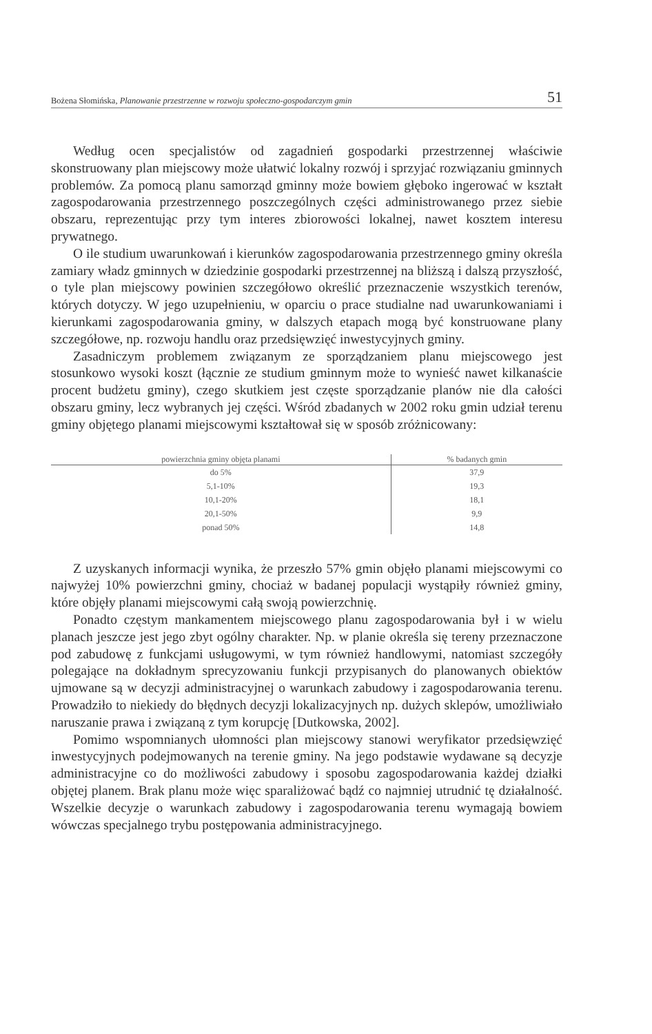Bożena Słomińska, Planowanie przestrzenne w rozwoju społeczno-gospodarczym gmin 51
Według ocen specjalistów od zagadnień gospodarki przestrzennej właściwie skonstruowany plan miejscowy może ułatwić lokalny rozwój i sprzyjać rozwiązaniu gminnych problemów. Za pomocą planu samorząd gminny może bowiem głęboko ingerować w kształt zagospodarowania przestrzennego poszczególnych części administrowanego przez siebie obszaru, reprezentując przy tym interes zbiorowości lokalnej, nawet kosztem interesu prywatnego.
O ile studium uwarunkowań i kierunków zagospodarowania przestrzennego gminy określa zamiary władz gminnych w dziedzinie gospodarki przestrzennej na bliższą i dalszą przyszłość, o tyle plan miejscowy powinien szczegółowo określić przeznaczenie wszystkich terenów, których dotyczy. W jego uzupełnieniu, w oparciu o prace studialne nad uwarunkowaniami i kierunkami zagospodarowania gminy, w dalszych etapach mogą być konstruowane plany szczegółowe, np. rozwoju handlu oraz przedsięwzięć inwestycyjnych gminy.
Zasadniczym problemem związanym ze sporządzaniem planu miejscowego jest stosunkowo wysoki koszt (łącznie ze studium gminnym może to wynieść nawet kilkanaście procent budżetu gminy), czego skutkiem jest częste sporządzanie planów nie dla całości obszaru gminy, lecz wybranych jej części. Wśród zbadanych w 2002 roku gmin udział terenu gminy objętego planami miejscowymi kształtował się w sposób zróżnicowany:
| powierzchnia gminy objęta planami | % badanych gmin |
| --- | --- |
| do 5% | 37,9 |
| 5,1-10% | 19,3 |
| 10,1-20% | 18,1 |
| 20,1-50% | 9,9 |
| ponad 50% | 14,8 |
Z uzyskanych informacji wynika, że przeszło 57% gmin objęło planami miejscowymi co najwyżej 10% powierzchni gminy, chociaż w badanej populacji wystąpiły również gminy, które objęły planami miejscowymi całą swoją powierzchnię.
Ponadto częstym mankamentem miejscowego planu zagospodarowania był i w wielu planach jeszcze jest jego zbyt ogólny charakter. Np. w planie określa się tereny przeznaczone pod zabudowę z funkcjami usługowymi, w tym również handlowymi, natomiast szczegóły polegające na dokładnym sprecyzowaniu funkcji przypisanych do planowanych obiektów ujmowane są w decyzji administracyjnej o warunkach zabudowy i zagospodarowania terenu. Prowadziło to niekiedy do błędnych decyzji lokalizacyjnych np. dużych sklepów, umożliwiało naruszanie prawa i związaną z tym korupcję [Dutkowska, 2002].
Pomimo wspomnianych ułomności plan miejscowy stanowi weryfikator przedsięwzięć inwestycyjnych podejmowanych na terenie gminy. Na jego podstawie wydawane są decyzje administracyjne co do możliwości zabudowy i sposobu zagospodarowania każdej działki objętej planem. Brak planu może więc sparaliżować bądź co najmniej utrudnić tę działalność. Wszelkie decyzje o warunkach zabudowy i zagospodarowania terenu wymagają bowiem wówczas specjalnego trybu postępowania administracyjnego.